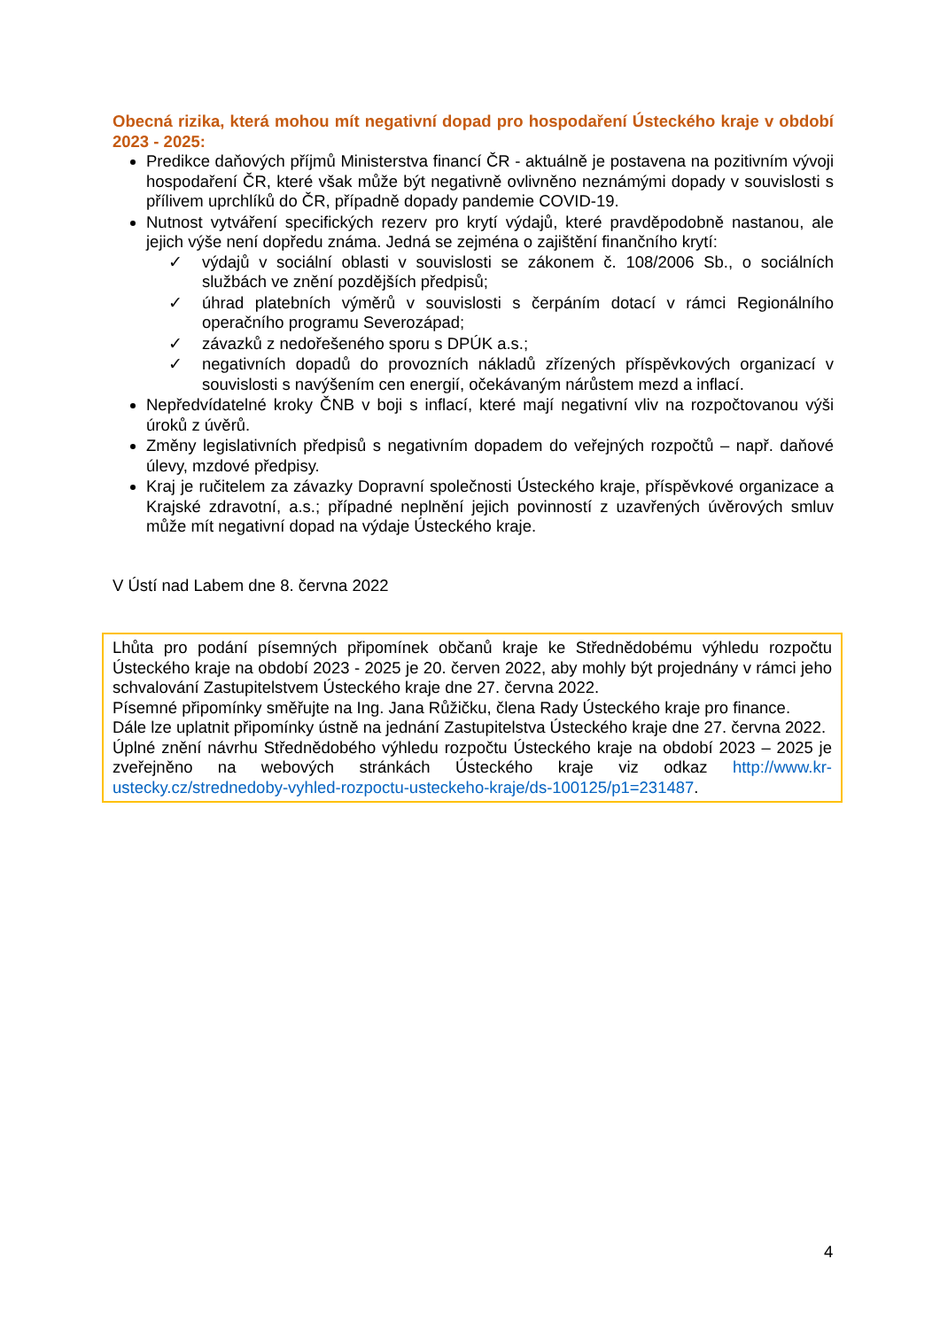Obecná rizika, která mohou mít negativní dopad pro hospodaření Ústeckého kraje v období 2023 - 2025:
Predikce daňových příjmů Ministerstva financí ČR - aktuálně je postavena na pozitivním vývoji hospodaření ČR, které však může být negativně ovlivněno neznámými dopady v souvislosti s přílivem uprchlíků do ČR, případně dopady pandemie COVID-19.
Nutnost vytváření specifických rezerv pro krytí výdajů, které pravděpodobně nastanou, ale jejich výše není dopředu známa. Jedná se zejména o zajištění finančního krytí:
✓ výdajů v sociální oblasti v souvislosti se zákonem č. 108/2006 Sb., o sociálních službách ve znění pozdějších předpisů;
✓ úhrad platebních výměrů v souvislosti s čerpáním dotací v rámci Regionálního operačního programu Severozápad;
✓ závazků z nedořešeného sporu s DPÚK a.s.;
✓ negativních dopadů do provozních nákladů zřízených příspěvkových organizací v souvislosti s navýšením cen energií, očekávaným nárůstem mezd a inflací.
Nepředvídatelné kroky ČNB v boji s inflací, které mají negativní vliv na rozpočtovanou výši úroků z úvěrů.
Změny legislativních předpisů s negativním dopadem do veřejných rozpočtů – např. daňové úlevy, mzdové předpisy.
Kraj je ručitelem za závazky Dopravní společnosti Ústeckého kraje, příspěvkové organizace a Krajské zdravotní, a.s.; případné neplnění jejich povinností z uzavřených úvěrových smluv může mít negativní dopad na výdaje Ústeckého kraje.
V Ústí nad Labem dne 8. června 2022
Lhůta pro podání písemných připomínek občanů kraje ke Střednědobému výhledu rozpočtu Ústeckého kraje na období 2023 - 2025 je 20. červen 2022, aby mohly být projednány v rámci jeho schvalování Zastupitelstvem Ústeckého kraje dne 27. června 2022.
Písemné připomínky směřujte na Ing. Jana Růžičku, člena Rady Ústeckého kraje pro finance.
Dále lze uplatnit připomínky ústně na jednání Zastupitelstva Ústeckého kraje dne 27. června 2022.
Úplné znění návrhu Střednědobého výhledu rozpočtu Ústeckého kraje na období 2023 – 2025 je zveřejněno na webových stránkách Ústeckého kraje viz odkaz http://www.kr-ustecky.cz/strednedoby-vyhled-rozpoctu-usteckeho-kraje/ds-100125/p1=231487.
4